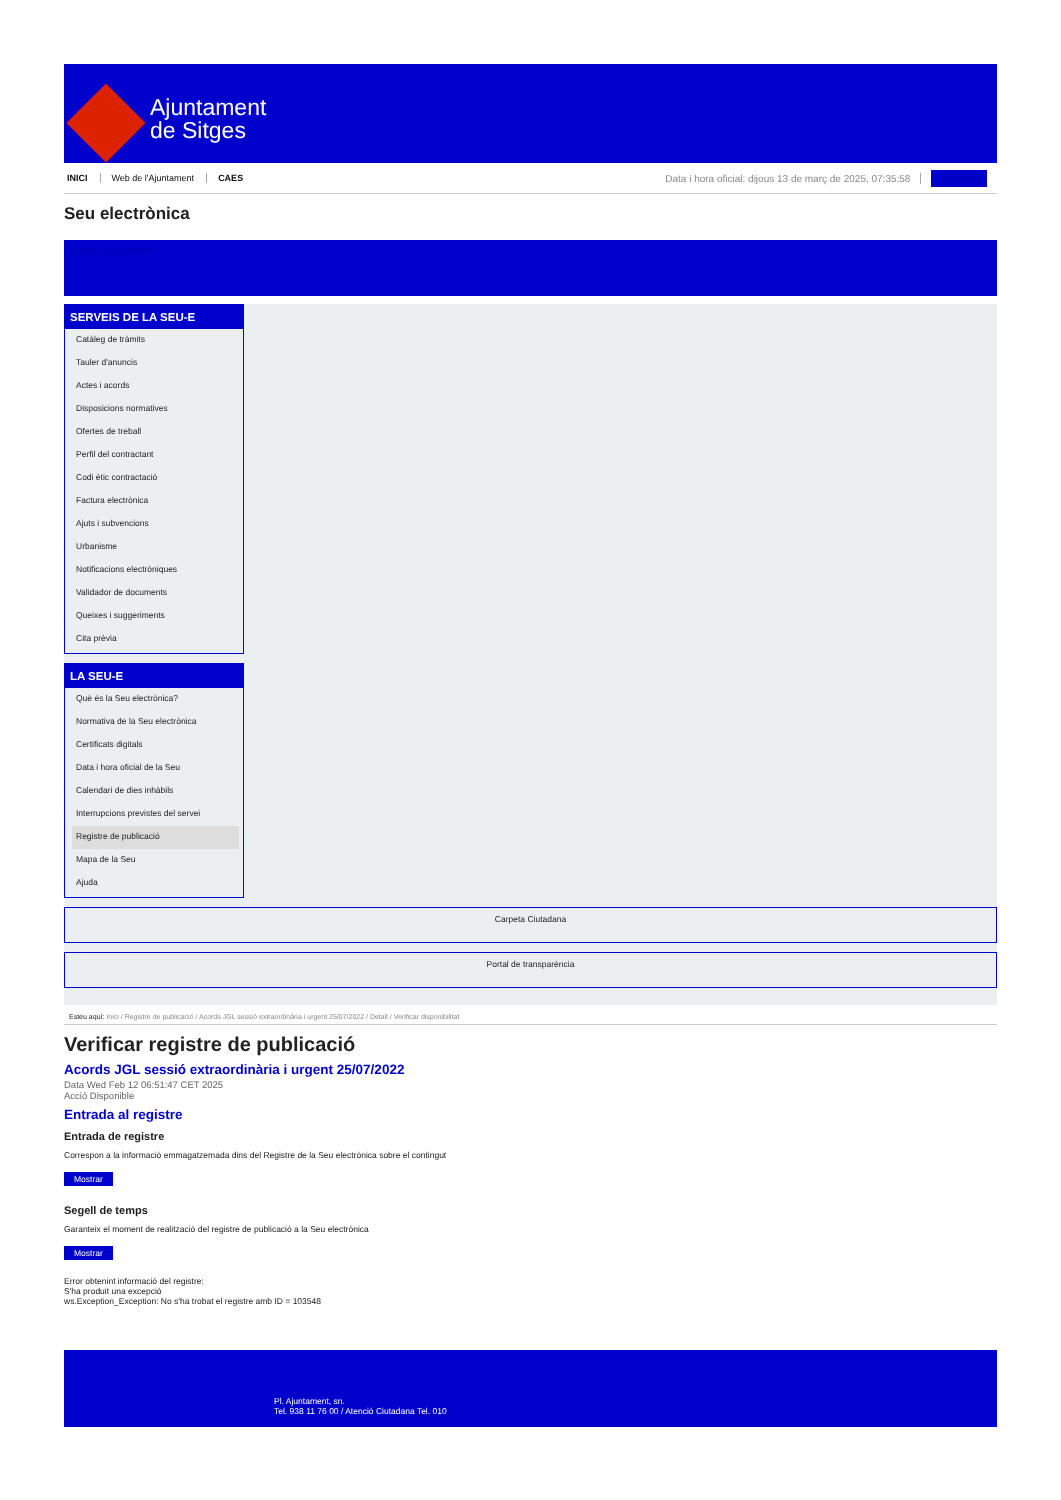Ajuntament
de Sitges
INICI Web de l'Ajuntament CAES Data i hora oficial: dijous 13 de març de 2025, 07:35:58 Sincronitza
Seu electrònica
Obtenir còpia autèntica
SERVEIS DE LA SEU-E
Catàleg de tràmits
Tauler d'anuncis
Actes i acords
Disposicions normatives
Ofertes de treball
Perfil del contractant
Codi ètic contractació
Factura electrònica
Ajuts i subvencions
Urbanisme
Notificacions electròniques
Validador de documents
Queixes i suggeriments
Cita prèvia
LA SEU-E
Què és la Seu electrònica?
Normativa de la Seu electrònica
Certificats digitals
Data i hora oficial de la Seu
Calendari de dies inhàbils
Interrupcions previstes del servei
Registre de publicació
Mapa de la Seu
Ajuda
Carpeta Ciutadana
Portal de transparència
Esteu aquí: Inici / Registre de publicació / Acords JGL sessió extraordinària i urgent 25/07/2022 / Detall / Verificar disponibilitat
Verificar registre de publicació
Acords JGL sessió extraordinària i urgent 25/07/2022
Data Wed Feb 12 06:51:47 CET 2025
Acció Disponible
Entrada al registre
Entrada de registre
Correspon a la informació emmagatzemada dins del Registre de la Seu electrònica sobre el contingut
Mostrar
Segell de temps
Garanteix el moment de realització del registre de publicació a la Seu electrònica
Mostrar
Error obtenint informació del registre:
S'ha produit una excepció
ws.Exception_Exception: No s'ha trobat el registre amb ID = 103548
Pl. Ajuntament, sn.
Tel. 938 11 76 00 / Atenció Ciutadana Tel. 010